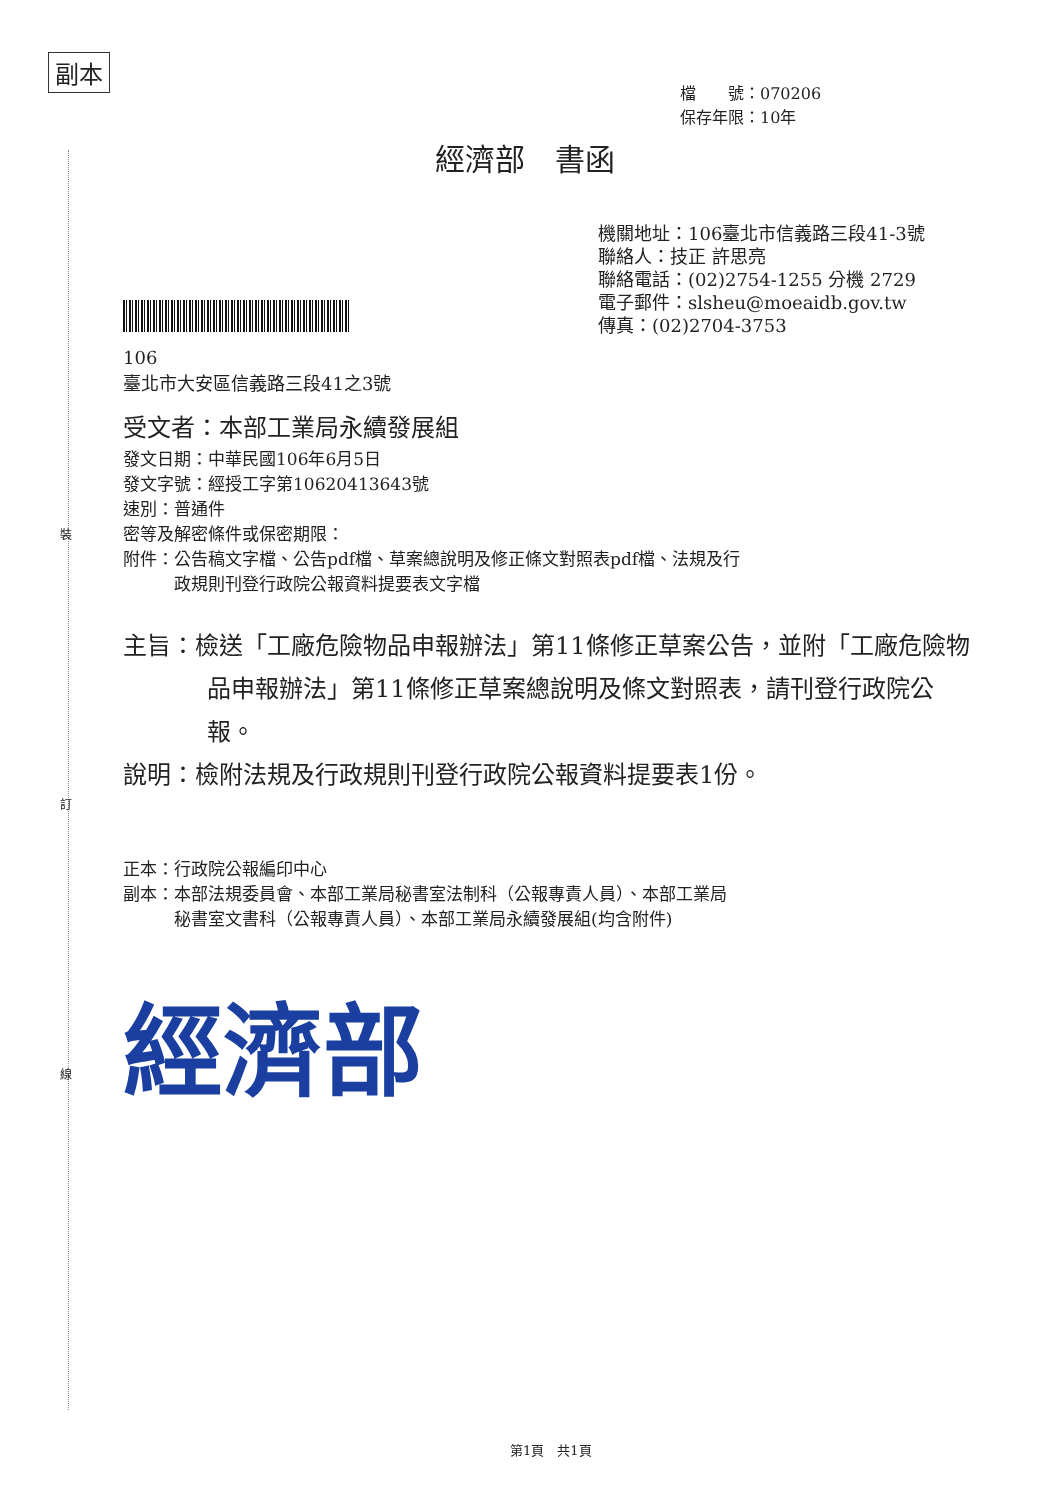副本
裝
訂
線
檔　　號：070206
保存年限：10年
經濟部　書函
機關地址：106臺北市信義路三段41-3號
聯絡人：技正 許思亮
聯絡電話：(02)2754-1255 分機 2729
電子郵件：slsheu@moeaidb.gov.tw
傳真：(02)2704-3753
106
臺北市大安區信義路三段41之3號
受文者：本部工業局永續發展組
發文日期：中華民國106年6月5日
發文字號：經授工字第10620413643號
速別：普通件
密等及解密條件或保密期限：
附件：公告稿文字檔、公告pdf檔、草案總說明及修正條文對照表pdf檔、法規及行
　　　政規則刊登行政院公報資料提要表文字檔
主旨：檢送「工廠危險物品申報辦法」第11條修正草案公告，並附「工廠危險物品申報辦法」第11條修正草案總說明及條文對照表，請刊登行政院公報。
說明：檢附法規及行政規則刊登行政院公報資料提要表1份。
正本：行政院公報編印中心
副本：本部法規委員會、本部工業局秘書室法制科（公報專責人員）、本部工業局
　　　秘書室文書科（公報專責人員）、本部工業局永續發展組(均含附件)
經濟部
第1頁　共1頁